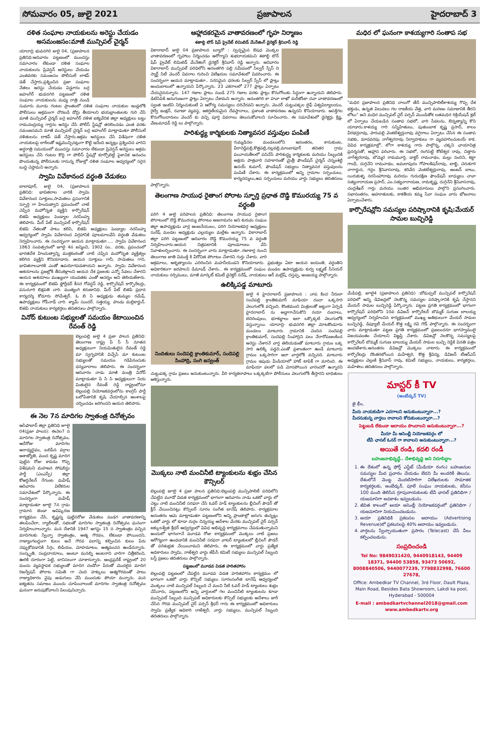సోమవారం 05, జులై 2021 ప్రజాపాలన హైదరాబాద్ 3
దళిత సంఘాల నాయకులను అరెస్టు చేయడం అసమంజసం:మాజీ మున్సిపల్ చైర్మన్
యాదాద్రి భువనగిరి జులై 04, (ప్రజాపాలన ప్రతినిధి:ఆదివారం పట్టణంలో ముందస్తు సమాచారం లేకుండా దళిత సంఘాల నాయకులను ప్రివెన్షన్ అరెస్టులు చేయడం ఎంతవరకు సమంజసం పోలీసులే లాకప్ డెత్ చేస్తారు.ప్రశ్నించిన ప్రజా సంఘాల నేతలు అరెస్టు చేయడం విడ్డూరం బర్రె జహంగీర్ భువనగిరి పట్టణంలో దళిత సంఘాల నాయకులను మధ్య రాత్రి నుండి సుమారు మూడు గంటల ప్రాంతంలో దళిత సంఘాల నాయకుల ఇండ్లలోకి పోలీసులు అక్రమంగా చొరబడి డోర్లు తీయాలని భయభ్రాంతులకు గురి చేసి మాజీ మున్సిపల్ చైర్మన్ బర్రె జహంగీర్ దళిత ఐక్యవేదిక జిల్లా అధ్యక్షులు బట్టు రామచంద్రయ్య గార్లను అరెస్టు చేసి పోలీస్ స్టేషన్లో తరలించడం ఎంత వరకు సమంజసమని మాజీ మున్సిపల్ చైర్మన్ బర్రె జహంగీర్ మాట్లాడుతూ పోలీసులే దళితులను లాకప్ డెత్ చేస్తారు.అక్రమ అరెస్టులు చేసి విశేషంగా దళిత నాయకులపై లాఠీలతో ఇష్టమొచ్చినట్లుగా కొట్టి ఇదేంది అన్నట్లు ప్రశ్నించిన వారిని అర్ధరాత్రి సమయంలో ముందస్తు సమాచారం లేకుండా ప్రివెన్షన్ అరెస్టులు అక్రమ అరెస్టులు చేసి గంటల కొద్ది గా పోలీస్ స్టేషన్లో కూర్చోబెట్టి పైశాచిక ఆనందం పొందుతున్న పోలీసులకు రానున్న రోజుల్లో దళిత సంఘాల ఆధ్వర్యంలో సరైన బుద్ధి చెప్తామని అన్నారు.
స్వామి వివేకానంద వర్ధంతి వేడుకలు
బాలాపూర్, జులై 04, (ప్రజాపాలన ప్రతినిధి: భావితరాల వారికి స్వామి వివేకానంద సూక్తులు,సామెతలు ప్రసంగానికి స్ఫూర్తి గా హిందుత్వాని ప్రపంచంలో చాటి చెప్పిన మహోన్నత వ్యక్తిని కార్పొరేషన్ బిజెపి అధ్యక్షులు పెండ్యాల నరసింహ్మ తెలిపారు. మీర్ పేట్ మున్సిపల్ కార్పొరేషన్ బిజెపి నేతలతో పాటు కలిసి, బిజెపి అధ్యక్షులు పెండ్యాల నరసింహ్మ ఆధ్వర్యంలో స్వామి వివేకానంద విగ్రహానికి పూలమాలవేసి వర్ధంతి వేడుకలు నిర్వహించారు. ఈ సందర్భంగా ఆయన మాట్లాడుతూ..... స్వామి వివేకానంద 1863 సంవత్సరంలో జూలై 4న జన్మించి, 1902 సం.. వరకు, ప్రపంచంలో భారతదేశ హిందుత్వాన్ని ముక్తకంఠంతో చాటి చెప్పిన మహోన్నత వ్యక్తిత్వం కలిగిన వ్యక్తిని కొనియాడారు. ఆయన సూక్తులు గానీ, సామెతలు గాని, భావితరాలవారికి ఎంతో ఉపయోగపడతాయని అన్నారు. స్వామి వివేకానంద ఆశయాలను ప్రజల్లోకి తీసుకెళ్లాలని ఆయన దేశ ప్రజలకు ఎన్నో సేవలు చేశారని ఆయన ఆశయాలు ముఖ్యంగా యువతకు ఎంతో ఆదర్శం అని తెలియజేశారు. ఈ కార్యక్రమంలో బిజెపి ఫ్లోర్లీడర్ కీసర గోవర్ధన్ రెడ్డి, కార్పొరేషన్ కార్పొరేటర్లు, పసునూరి బిక్షపతి చారి. ముత్యంగి కరుణానిధి. మీర్ పేట్ బిజెపి ప్రధాన కార్యదర్శి కోడూరు సోమేశ్వర్. ఓ బి సి అధ్యక్షుడు తుమ్మల రమేష్. ఉపాధ్యక్షులు గోపీనాథ్ చారి. శ్యామ్ సుందర్. సత్తయ్య. పాండు మల్లికార్జున్. బిజెపి నాయకులు కార్యకర్తలు తదితరులు పాల్గొన్నారు.
వినోద్ కుటుంబ సభ్యులతో సమయం కేటాయించిన రేవంత్ రెడ్డి
బెల్లంపల్లి జులై 4 ప్రజా పాలన ప్రతినిధి: తెలంగాణ రాష్ట్ర పీ సీ సీ నూతన అధ్యక్షులుగా నియమితులైన రేవంత్ రెడ్డి మా స్వగృహానికి విచ్చేసి మా కుటుంబ సభ్యులతో సమయం గడిపినందుకు ధన్యవాదాలు తెలిపారు. ఈ సందర్భంగా ఆదివారం నాడు మాజీ మంత్రి వినోద్ మాట్లాడుతూ పి సి సి అధ్యక్షులుగా నియ మితులైన రేవంత్ రెడ్డి రాష్ట్రంలోనూ బెల్లంపల్లి నియోజకవర్గంలోను కాంగ్రెస్ పార్టీ బలోపేతానికి కృషి చేయాల్సిన అంశాలపై చర్చించడం జరిగిందని ఆయన తెలిపారు.
ఈ నెల 7న మాదిగల స్వాతంత్ర దినోత్సవం
ఆసిఫాబాద్ జిల్లా ప్రతినిధి జూలై 04(ప్రజా పాలన): ఈనెల7 న మాదిగల స్వాతంత్ర దినోత్సవం, ఆదేరోజు మాదిగల ఆరాధ్యదైవం, బలిపీన వర్గాల ఆశాజ్యోతి, మంద కృష్ణ మాదిగ పుట్టిన రోజు కావడం గొప్ప విశేషమని మహజన సోషలిస్టు పార్టీ (ఎంఎస్పీ) జిల్లా కోఆర్డినేటర్ రేగుంట మహేష్ ఆదివారం విలేకరుల సమావేశంలో పేర్కొన్నారు. ఈ సందర్భంగా మహేష్ మాట్లాడుతూ జూలై 7న గ్రామ గ్రామాన జెండా ఆవిష్కరణ కార్యక్రమం చేసి, కృష్ణన్న పుట్టినరోజు వేడుకలు పండగ వాతావరణాన్ని తలపించేలా, ర్యాలీలతో, సభలతో మాదిగల స్వాతంత్ర దినోత్సవం ఘనంగా నిర్వహించాలన్నారు. మన దేశానికి 1947 ఆగస్టు 15 న స్వాతంత్రం వచ్చిన మాదిగలకు స్వేచ్ఛా స్వాతంత్రం, ఆత్మ గౌరవం, లేకుండా పోయిందని, రాజ్యాంగబద్ధంగా కులం అనే గౌరవ పదాన్ని కల్పించిన కులం పేరు చెప్పుకోవడానికి సిగ్గు, బిడియం, మోహమాటం, ఆత్మవంచన ఉండేదన్నారు. సంస్కృతి, సంప్రదాయాలు, అంటూ మనల్ని అంటరాని వారిగా చిత్రీకరించి, ఊరికి దూరంగా పెట్టి, బానిసలుగా చూశారన్నారు. ఆంధ్రప్రదేశ్ రాష్ట్రంలో 20 మందు వ్యవస్థాపక సభ్యులతో మాదిగ దండోరా పేరుతో మొదలైన మాదిగ రిజర్వేషన్ పోరాట సమితి గా చెంది హక్కులు ఆత్మగౌరవంతో పాటు రాజ్యాధికారం వైపు అడుగులు వేసి ముందుకు పోయా మన్నారు. మన ఐక్యతను సమాజం ముందు చూపించాలంటే మాదిగల స్వాతంత్ర దినోత్సవం ఘనంగా జరుపుకోవాలని పిలుపునిచ్చారు.
ఆహ్లాదకరమైన వాతావరణంలో గృహ నిర్మాణం
శతాబ్ది టౌన్ షిప్ ప్రైవేట్ లిమిటెడ్ మేనేజింగ్ డైరెక్టర్ శ్రీనివాస్ రెడ్డి
వికారాబాద్ జులై 04 ప్రజాపాలన బ్యూరో : స్వచ్ఛమైన ఔషధ మొక్కల వాతావరణంలో గృహాలు నిర్మించడం ఆరోగ్యాని శుభదాయకమని శతాబ్ది టౌన్ షిప్ ప్రైవేట్ లిమిటెడ్ మేనేజింగ్ డైరెక్టర్ శ్రీనివాస్ రెడ్డి అన్నారు. ఆదివారం వికారాబాద్ మున్సిపల్ పరిధిలోని అనంతగిరి పల్లి సమీపంలో సిల్వర్ స్పేస్ ది స్మార్ట్ సిటీ వెంచర్ వివరాల గురించి విలేఖరుల సమావేశంలో వివరించారు. ఈ సందర్భంగా ఆయన మాట్లాడుతూ.. సరసమైన ధరలకు సిల్వర్ స్పేస్ లో ప్లాట్లు అందుబాటులో ఉన్నాయని పేర్కొన్నారు. 23 ఎకరాలలో 277 ప్లాట్లు ఏర్పాటు చేయనైనదన్నారు. 147 గజాల ప్లాటు నుండి 275 గజాల వరకు ప్లాట్లు కొనుగోలుకు సిద్ధంగా ఉన్నాయని తెలిపారు. డిటిసిపికి అనుగుణంగా ప్లాట్లు ఏర్పాటు చేశామని అన్నారు. అనంతగిరి కా హవా లాఖో మరీజోంకా దవా వాతావరణంలో స్వంత ఇంటిని నిర్మించుకుంటే ఏ ఆరోగ్య సమస్యలు దరిచేరవని అన్నారు. వెంచర్ చుట్టుపక్కల లైఫ్ విశ్వవిద్యాలయం, రైల్వే జంక్షన్, రవాణా వ్యవస్థ, ఆకర్షణీయమైన దేవస్థానాలు, ప్రశాంత వాతావరణం ఉన్నదని కొనియాడారు. ఆసక్తిగల కొనుగోలుదారులు వెంచర్ కు వచ్చి పూర్తి వివరాలు తెలుసుకోవాలని సూచించారు. ఈ సమావేశంలో డైరెక్టర్లు క్రిష్ణ, వేణుమాధవ్ రెడ్డి లు పాల్గొన్నారు.
పారిశుద్ధ్య కార్మికులకు నిత్యావసర వస్తువుల పంపిణీ
గుమ్మడిదల మండలంలోని అనంతరం, కానుకుంట, వీరారెడ్డిపల్లి,కొత్తపల్లి,నల్లవల్లి,మాంబాపూర్ తదితర గ్రామ పంచాయతీలలో పనిచేసే పారిశుద్ధ్య కార్మికులకు మరియు సిబ్బందికి అక్షయ పాత్రవారి సహకారంతో మైత్రీ ఫౌండేషన్ చైర్మన్ చెన్నంశెట్టి ఉదయ్ కుమార్, ఫౌండేషన్ సభ్యులు నిత్యావసర వస్తువులను పంపిణీ చేశారు. ఈ కార్యక్రమంలో అన్ని గ్రామాల సర్పంచులు, కార్యదర్శులు,ఉప సర్పంచులు మరియు వార్డు సభ్యులు తదితరులు పాల్గొన్నారు.
తెలంగాణ సాయుధ రైతాంగ పోరాట స్ఫూర్తి ప్రధాత దొడ్డి కొమురయ్య 75 వ వర్ధంతి
పరిగి 4 జులై పరిపాలన ప్రతినిధి: తెలంగాణ సాయుధ రైతాంగ పోరాటంలో దొడ్డి కొమురయ్య పోరాటం అజరామరం అని కురుమ సంఘం జిల్లా ఉపాధ్యక్షుడు వార్ల ఆంజనేయులు, పరిగి నియోజకవర్గ అధ్యక్షులు సురేష్ మండల అధ్యక్షుడు ఎల్లయ్యల మల్లేశం అన్నారు. వికారాబాద్ జిల్లా పరిగి పట్టణంలో ఆదివారం దొడ్డి కొమురయ్య 75 వ వర్ధంతి నిర్వహించారు.ఆయన చిత్రపటానికి పూలమాలలు వేసి నివాళులర్పించారు. ఈ సందర్భంగా వారు మాట్లాడుతూ..రజాకార్ల నుంచి తెలంగాణ జాతి విముక్తి కి వీరోచిత పోరాటం చేశారని గుర్తు చేశారు. వారి అక్రమాలు, అకృత్యాలను ఎదిరించిన మహనీయుడని కొనియాడారు. ప్రభుత్వం ఏటా ఆయన జయంతి, వర్ధంతిని అధికారికంగా జరపాలని డిమాండ్ చేశారు.. ఈ కార్యక్రమంలో సంఘం మండల ఉపాధ్యక్షుడు కుర్వ లక్ష్మణ్ సీనియర్ నాయకులు నర్సిములు, మాజీ మార్కెట్ కమిటీ డైరెక్టర్ నరేష్, నాయకులు ఆర్ మల్లేష్, దస్తప్ప, అంజయ్య పాల్గొన్నారు.
ఉలిక్కిపడ్డ మాటూరు
నిందితులు సందెపల్లి క్రాంతికుమార్, సందెపల్లి సింహాద్రి, సంగి జస్వంత్
జులై 4 హైదరాబాద్ ప్రజాపాలన : చాప కింద నీరులా సందెపల్లి క్రాంతికుమార్ మాఫియా దందా ఒక్కసారి వెలుగులోకి వచ్చింది. కొంతమంది మిత్రులతో జట్టుగా ఏర్పడి హైదరాబాద్ ను అడ్డాగాచేసుకొని నయా దందాలు, బెదిరింపులు, భూకబ్జాలు ఇలా ఒక్కొక్కటి వెలుగులోకి వస్తున్నాయి. యాదాద్రి- భువనగిరి జిల్లా మోటకొండూరు మండలం మాటూరు గ్రామానికి చెందిన సందెపల్లి క్రాంతికుమార్, సందెపల్లి సింహాద్రిని పలు నేరారోపణలకింద అరెస్టు చేశారనే వార్త తెలియడంతో మాటూరు గ్రామం ఒక్క సారి ఉలిక్కి పడ్డది.ఎంతో ప్రశాంతంగా ఉండే మాటూరు గ్రామం ఒక్కసారిగా ఇలా వార్తలోకి వచ్చినది. మాటూరు గ్రామం ఇపుడు మీడియాలో హాట్ టాపిక్ గా మారింది. ఈ మాఫియా వలలో పడి మోసపోయిన వారెందరో ఉన్నారని చుట్టుపక్క గ్రామ ప్రజలు అనుకుంటున్నారు. వీరి కార్యకలాపాలు ఒక్కక్కటిగా పోలీసులు వెలుగులోకి తీస్తారని బాధితులు ఆశిస్తున్నారు.
మొక్కలు నాటి మంచినీటి ట్యాంకులను శుభ్రం చేసిన కౌన్సిలర్
బెల్లంపల్లి జూలై 4 ప్రజా పాలన ప్రతినిధి:బెల్లంపల్లి మున్సిపాలిటీ పరిధిలోని చేపట్టిన మూడో విడత కార్యక్రమంలో భాగంగా ఆదివారం నాడు ఒకటో వార్డు లో చెట్లు నాటి మంచినీటి సరఫరా చేసి ఓవర్ హెడ్ ట్యాంకులను బ్లీచింగ్ పౌడర్ తో క్లీన్ చేయించినట్లు కౌన్సిలర్ సూరం సంగీత బానేష్ తెలిపారు. కార్యక్రమాల అనంతరం ఆమె మాట్లాడుతూ పట్టణంలోని అన్ని ప్రాంతాల్లో జరుగు తున్నట్లు ఒకటో వార్డు లో కూడా దుర్గం చిన్నయ్య ఆదేశాల మేరకు మున్సిపల్ చైర్ పర్సన్ జక్కులశ్వేత శ్రీధర్ ఆధ్వర్యంలో వివిధ అభివృద్ధి కార్యక్రమాలు చేపడుతున్నామని అందులో భాగంగానే మూడవ రోజు కార్యక్రమంలో మొక్కలు నాటి ప్రజలు ఆరోగ్యంగా ఉండడానికి మంచినీటి సరఫరా వాటర్ ట్యాంకులలో బ్లీచింగ్ పౌడర్ తో పరిశుభ్రత చేయించామని తెలిపారు, ఈ కార్యక్రమంలో వార్డు ప్రత్యేక అధికారులు స్వామి, రాజేశ్వరి వార్డు జేపీసీ కమిటీ సభ్యులు మున్సిపల్ సిబ్బంది బస్తీ ప్రజలు తదితరులు పాల్గొన్నారు.
పట్టణంలో మూడవ విడత హరితహారం
బెల్లంపల్లి పట్టణంలో చేపట్టిన మూడవ విడత హరితహారం కార్యక్రమం లో భాగంగా ఒకటో వార్డు కౌన్సిల్ సభ్యులు సూరంసంగీత బానేష్ ఆధ్వర్యంలో మొక్కలు నాటి మున్సిపల్ సిబ్బంది చే మంచి నీటి ఓవర్ హెడ్ ట్యాంకులు శుభ్రం చేసినారు, పట్టణంలోని అన్ని వార్డులలో గల మంచినీటి ట్యాంకులను కూడా మున్సిపల్ సిబ్బంది మున్సిపల్ అధికారులకు కౌన్సిల్ సభ్యులకు ఆదేశాలు జారీ చేసిన గౌరవ మున్సిపల్ చైర్ పర్సన్ శ్రీధర్ గారు ఈ కార్యక్రమంలో అధికారులు స్వామి ప్రత్యేక అధికారి రాజేశ్వరీ, వార్డు సభ్యులు, మున్సిపల్ సిబ్బంది తదితరులు పాల్గొన్నారు.
మధిర లో ఘనంగా కాశయ్యగారి సంతాప సభ
"మధిర ప్రజాపాలన ప్రతినిధి నాలుగో తేదీ మున్సిపాలిటీకాశయ్య గొప్ప దేశ భక్తుడు, ఉన్నత విలువలు గల రాజకీయ వేత్త, వారి మరణం సమాజానికి తీరని లోటు" అని మధిర మున్సిపల్ చైర్ పర్సన్ మొండితోక లతమధిర రిక్రియేషన్ క్లబ్ లో ఏర్పాటు చేయబడిన సంతాప సభలో, వారి సేవలను, ఔన్నత్యాన్ని కొని యాడారు.కాశయ్య గారి సన్నిహితులు, పుతుంబాక కృష్ణ ప్రసాద్, కాలం వీరభద్రరావు, పారుపల్లి వెంకటేశ్వర్లురావు వగైరాలు ఏర్పాటు చేసిన ఈ సంతాప సభకు, మాధవరపు నాగేశ్వరరావు నిర్వాహకులు గా వ్యవహరించుటయే కాక, వివిధ కార్యక్రమాల్లో, లోగా కాశయ్య గారు పాల్గొన్న, చక్కని ఛాయాచిత్ర ప్రదర్శనతో, ఆహ్లాద పరిచారు. ఈ సభలో, రంగిసెట్టి కోటేశ్వర రావు, చిత్తారు నాగేశ్వరరావు, బొమ్మెర రామమూర్తి, డాక్టర్ రామనాథం, మల్లు నందిని, కట్టా గాంధీ, దుగ్గినేని రామనాథం, జమలాపురం గోపాలకిషన్‌రావు, బాబ్జి, చెరుకూరి నాగార్జున, గద్దం శ్రీనివాసరావు, కరివేద వెంకటేశ్వర్లురావు, అంజన్ బాబు, యిరుకుళ్ళ నరసింహారావు మరియు గురుదక్షిణ ఫౌండేషన్ బాధ్యులు చావా సత్యనారాయణ ప్రసాద్, ఎం.సత్యనారాయణ, రామకృష్ణ, దుగ్గినేని శ్రీనివాసరావు, చంద్రశేఖర్ గార్లు మరియు యితర అభిమానులు పాల్గొని ప్రసంగించారు. సభానంతరం, ఆహూతులకు, కాకతీయ కమ్మ సేవా సంఘం వారు భోజనాలు ఏర్పాటుచేశారు.
కార్పొరేషన్లోని సమస్యల పరిష్కారానికి కృషి:మేయర్ సామల బుచ్చిరెడ్డి
మేడిపల్లి, జూలై4 (ప్రజాపాలన ప్రతినిధి) :బోడుప్పల్ మున్సిపల్ కార్పొరేషన్ పరిధిలో అన్ని డివిజన్లలో నెలకొన్న సమస్యల పరిష్కారానికి కృషి చేస్తానని మేయర్ సామల బుచ్చిరెడ్డి పేర్కొన్నారు. పట్టణ ప్రగతి కార్యక్రమంలో భాగంగా కార్పొరేషన్ పరిధిలోని 10వ డివిజన్ కార్పొరేటర్ బొమ్మక్ సుగుణ బాలయ్య ఆధ్వర్యంలో నిర్వహించిన కార్యక్రమంలో ముఖ్య అతిథులుగా మేయర్ సామల బుచ్చిరెడ్డి, డిప్యూటీ మేయర్ కొత్త లక్ష్మి రవి గౌడ్ పాల్గొన్నారు. ఈ సందర్భంగా వారు మాట్లాడుతూ పట్టణ ప్రగతి కార్యక్రమంలో ప్రజలందరూ భాగస్వాములై విజయవంతం చేయాలని విజ్ఞప్తి చేశారు. డివిజన్లో నెలకొన్న సమస్యలపై కార్పొరేటర్ బొమ్మక్ సుగుణ బాలయ్య మేయర్ సామల బుచ్చి రెడ్డికి వినతి పత్రం అందజేశారు.అనంతరం డివిజన్లో మొక్కలు నాటారు. ఈ కార్యక్రమంలో కార్పొరేటర్లు దొంతరబోయిన మహేశ్వరి, కొత్త శ్రీవిద్య, డివిజన్ టీఆర్ఎస్ అధ్యక్షులు వెల్లంకి శ్రీనివాస్ రావు, కమిటీ సభ్యులు, నాయకులు, కార్యకర్తలు, మహిళలు తదితరులు పాల్గొన్నారు.
మాస్టర్ కీ TV
(అంబేడ్కర్ TV)
జై భీం,
మీరు నాయకుడిగా ఎదగాలని అనుకుంటున్నారా...?
మీరనుకున్న వార్తలు రావాలని కోరుకుంటున్నారా...?
పెట్టుబడి లేకుండా ఆదాయం పొందాలని అనుకుంటున్నారా...?
మీరూ మీ అసెంబ్లీ నియోజకవర్గం లో
టీవీ ఛానల్ ఓనర్ గా కావాలని అనుకుంటున్నారా...?
అయితే రండి, కదలి రండీ
బహుజనాభివృద్ధే.. దేశాభివృద్ధి అని నిరూపిద్దాం
1. ఈ దేశంలో ఉన్న ఫోర్త్ ఎస్టేట్ (మీడియా రంగం) బహుజనుల సమస్యల మీద ప్రచారం చేయడం లేదని మీ అందరికీ తెలుసు. దేశంలోనే మొట్ట మొదటిసారిగా విలేఖరులకు సామాజిక కార్యకర్తలకు, అంబేడ్కర్, పూలే సంఘం నాయకులకు, కనీసం 100 మంది తెలిసిన గ్రూపునాయకులకు టీవీ ఛానల్ ప్రతినిధిగా / యజమానిగా అవకాశం ఇవ్వబడును.
2. జీవిత కాలంలో ఆయా అసెంబ్లీ నియోజకవర్గంలో ప్రతినిధిగా / యజమానిగా నియమించబడును.
3. ఆయా ప్రతినిధికి ప్రకటనల ఆదాయం (Advertising Revenue)లో ప్రకటనలపై 40% ఆదాయం ఇవ్వబడును.
4. వార్తలను స్వేచ్ఛాయుతంగా ప్రసారం (Telecast) చేసే వీలు కల్పించబడును.
సంప్రదించండి
Tel No: 9849031420, 9440918143, 94409 18371, 94400 53858, 93473 50692, 8008840506, 9440077239, 7798832998, 76600 27678,
Office: Ambedkar TV Channel, 3rd Floor, Dault Plaza, Main Road, Besides Bata Showroom, Lakdi ka pool, Hyderabad - 500004
E-mail : ambedkartvchannel2018@gmail.com www.ambedkartv.org